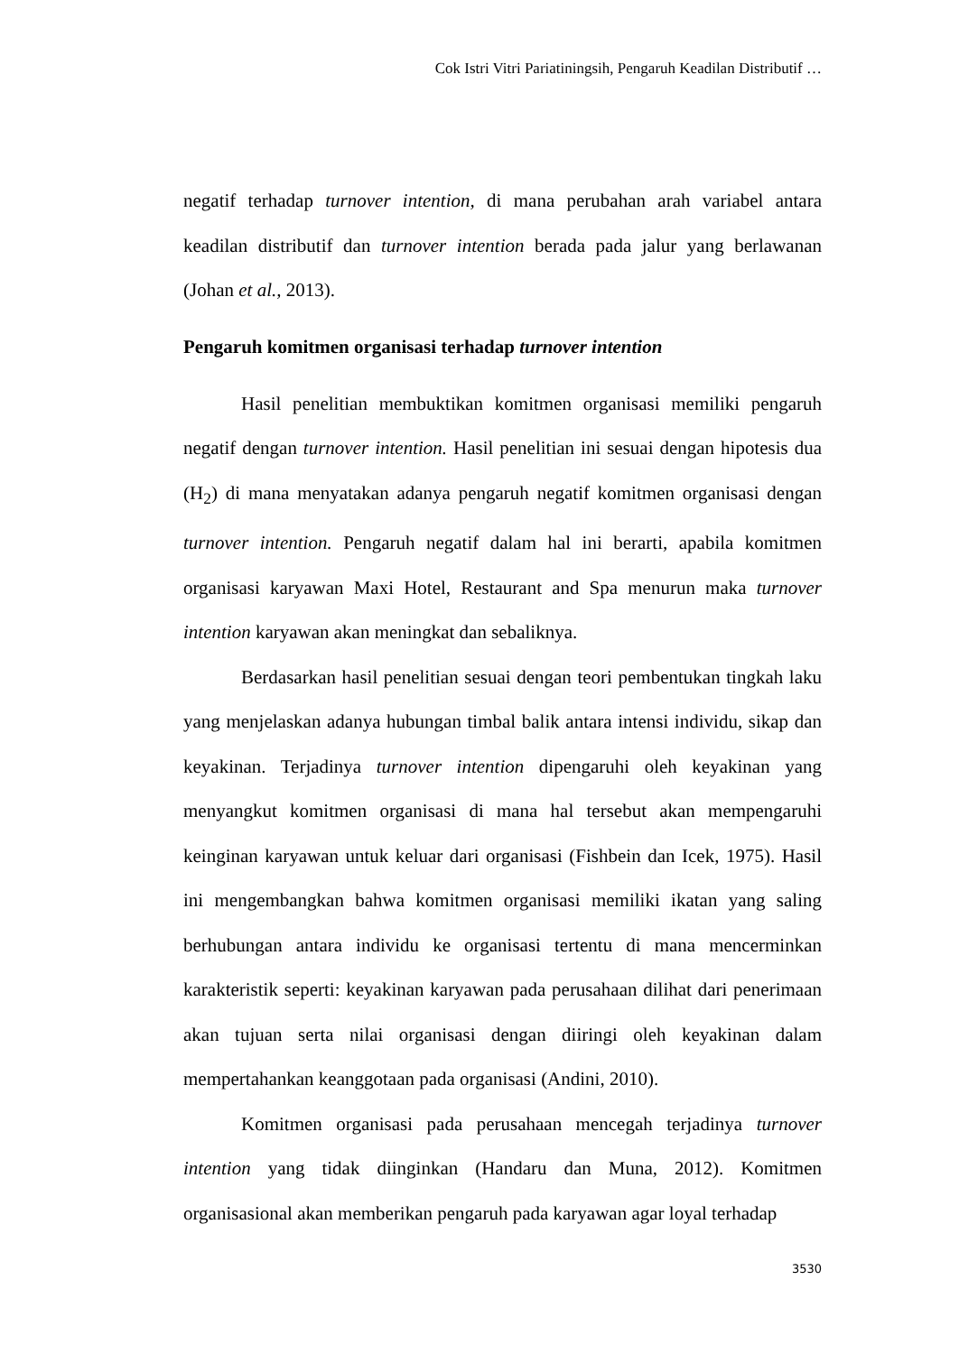Cok Istri Vitri Pariatiningsih, Pengaruh Keadilan Distributif …
negatif terhadap turnover intention, di mana perubahan arah variabel antara keadilan distributif dan turnover intention berada pada jalur yang berlawanan (Johan et al., 2013).
Pengaruh komitmen organisasi terhadap turnover intention
Hasil penelitian membuktikan komitmen organisasi memiliki pengaruh negatif dengan turnover intention. Hasil penelitian ini sesuai dengan hipotesis dua (H<sub>2</sub>) di mana menyatakan adanya pengaruh negatif komitmen organisasi dengan turnover intention. Pengaruh negatif dalam hal ini berarti, apabila komitmen organisasi karyawan Maxi Hotel, Restaurant and Spa menurun maka turnover intention karyawan akan meningkat dan sebaliknya.
Berdasarkan hasil penelitian sesuai dengan teori pembentukan tingkah laku yang menjelaskan adanya hubungan timbal balik antara intensi individu, sikap dan keyakinan. Terjadinya turnover intention dipengaruhi oleh keyakinan yang menyangkut komitmen organisasi di mana hal tersebut akan mempengaruhi keinginan karyawan untuk keluar dari organisasi (Fishbein dan Icek, 1975). Hasil ini mengembangkan bahwa komitmen organisasi memiliki ikatan yang saling berhubungan antara individu ke organisasi tertentu di mana mencerminkan karakteristik seperti: keyakinan karyawan pada perusahaan dilihat dari penerimaan akan tujuan serta nilai organisasi dengan diiringi oleh keyakinan dalam mempertahankan keanggotaan pada organisasi (Andini, 2010).
Komitmen organisasi pada perusahaan mencegah terjadinya turnover intention yang tidak diinginkan (Handaru dan Muna, 2012). Komitmen organisasional akan memberikan pengaruh pada karyawan agar loyal terhadap
3530